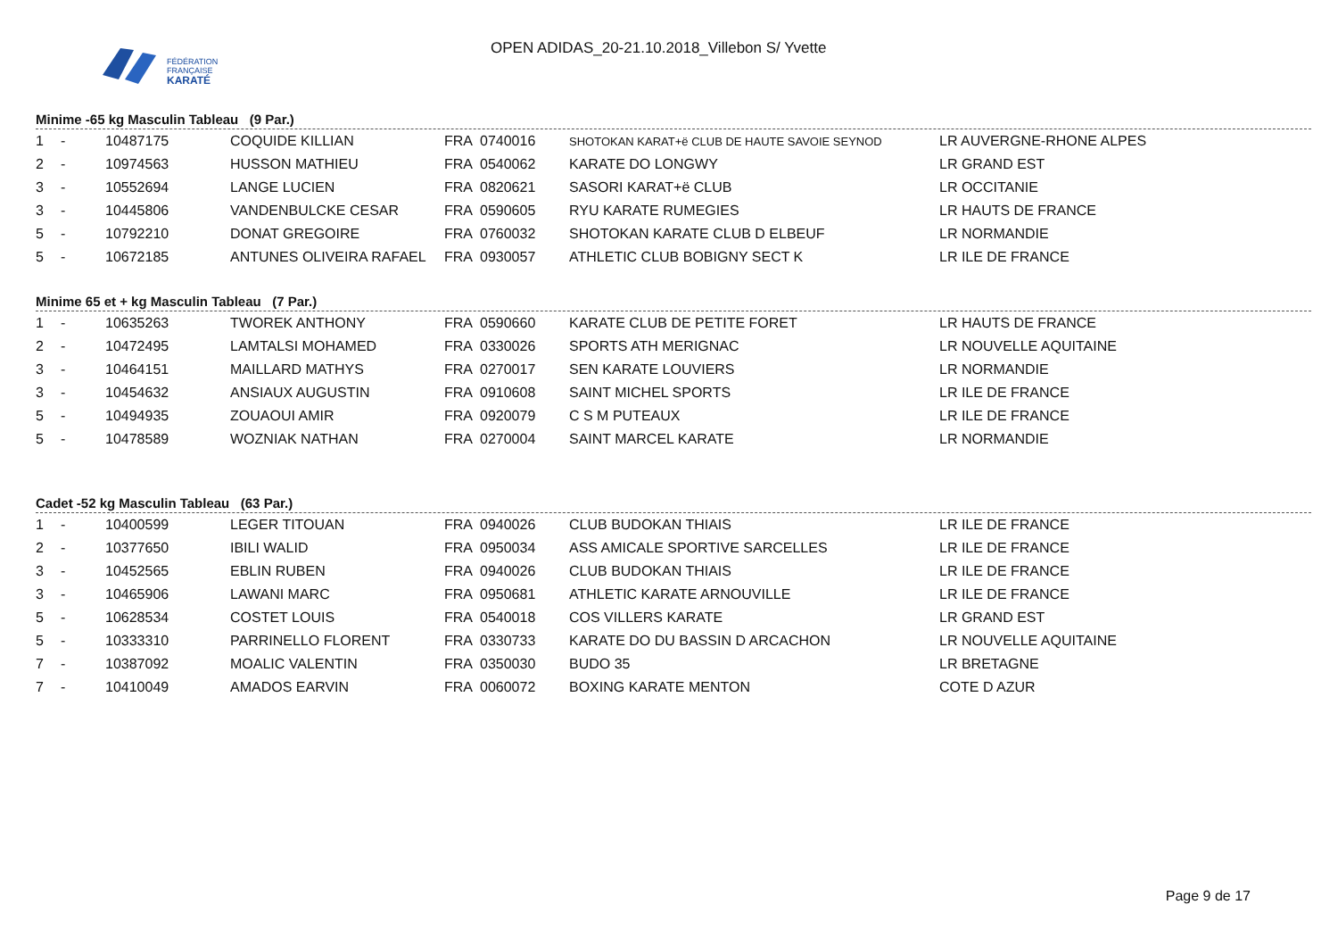FÉDÉRATION
FRANÇAISE
KARATÉ
OPEN ADIDAS_20-21.10.2018_Villebon S/ Yvette
Minime -65 kg Masculin Tableau (9 Par.)
| 1 | - | 10487175 | COQUIDE KILLIAN | FRA | 0740016 | SHOTOKAN KARAT+ë CLUB DE HAUTE SAVOIE SEYNOD | LR AUVERGNE-RHONE ALPES |
| 2 | - | 10974563 | HUSSON MATHIEU | FRA | 0540062 | KARATE DO LONGWY | LR GRAND EST |
| 3 | - | 10552694 | LANGE LUCIEN | FRA | 0820621 | SASORI KARAT+ë CLUB | LR OCCITANIE |
| 3 | - | 10445806 | VANDENBULCKE CESAR | FRA | 0590605 | RYU KARATE RUMEGIES | LR HAUTS DE FRANCE |
| 5 | - | 10792210 | DONAT GREGOIRE | FRA | 0760032 | SHOTOKAN KARATE CLUB D ELBEUF | LR NORMANDIE |
| 5 | - | 10672185 | ANTUNES OLIVEIRA RAFAEL | FRA | 0930057 | ATHLETIC CLUB BOBIGNY SECT K | LR ILE DE FRANCE |
Minime 65 et + kg Masculin Tableau (7 Par.)
| 1 | - | 10635263 | TWOREK ANTHONY | FRA | 0590660 | KARATE CLUB DE PETITE FORET | LR HAUTS DE FRANCE |
| 2 | - | 10472495 | LAMTALSI MOHAMED | FRA | 0330026 | SPORTS ATH MERIGNAC | LR NOUVELLE AQUITAINE |
| 3 | - | 10464151 | MAILLARD MATHYS | FRA | 0270017 | SEN KARATE LOUVIERS | LR NORMANDIE |
| 3 | - | 10454632 | ANSIAUX AUGUSTIN | FRA | 0910608 | SAINT MICHEL SPORTS | LR ILE DE FRANCE |
| 5 | - | 10494935 | ZOUAOUI AMIR | FRA | 0920079 | C S M PUTEAUX | LR ILE DE FRANCE |
| 5 | - | 10478589 | WOZNIAK NATHAN | FRA | 0270004 | SAINT MARCEL KARATE | LR NORMANDIE |
Cadet -52 kg Masculin Tableau (63 Par.)
| 1 | - | 10400599 | LEGER TITOUAN | FRA | 0940026 | CLUB BUDOKAN THIAIS | LR ILE DE FRANCE |
| 2 | - | 10377650 | IBILI WALID | FRA | 0950034 | ASS AMICALE SPORTIVE SARCELLES | LR ILE DE FRANCE |
| 3 | - | 10452565 | EBLIN RUBEN | FRA | 0940026 | CLUB BUDOKAN THIAIS | LR ILE DE FRANCE |
| 3 | - | 10465906 | LAWANI MARC | FRA | 0950681 | ATHLETIC KARATE ARNOUVILLE | LR ILE DE FRANCE |
| 5 | - | 10628534 | COSTET LOUIS | FRA | 0540018 | COS VILLERS KARATE | LR GRAND EST |
| 5 | - | 10333310 | PARRINELLO FLORENT | FRA | 0330733 | KARATE DO DU BASSIN D ARCACHON | LR NOUVELLE AQUITAINE |
| 7 | - | 10387092 | MOALIC VALENTIN | FRA | 0350030 | BUDO 35 | LR BRETAGNE |
| 7 | - | 10410049 | AMADOS EARVIN | FRA | 0060072 | BOXING KARATE MENTON | COTE D AZUR |
Page 9 de 17